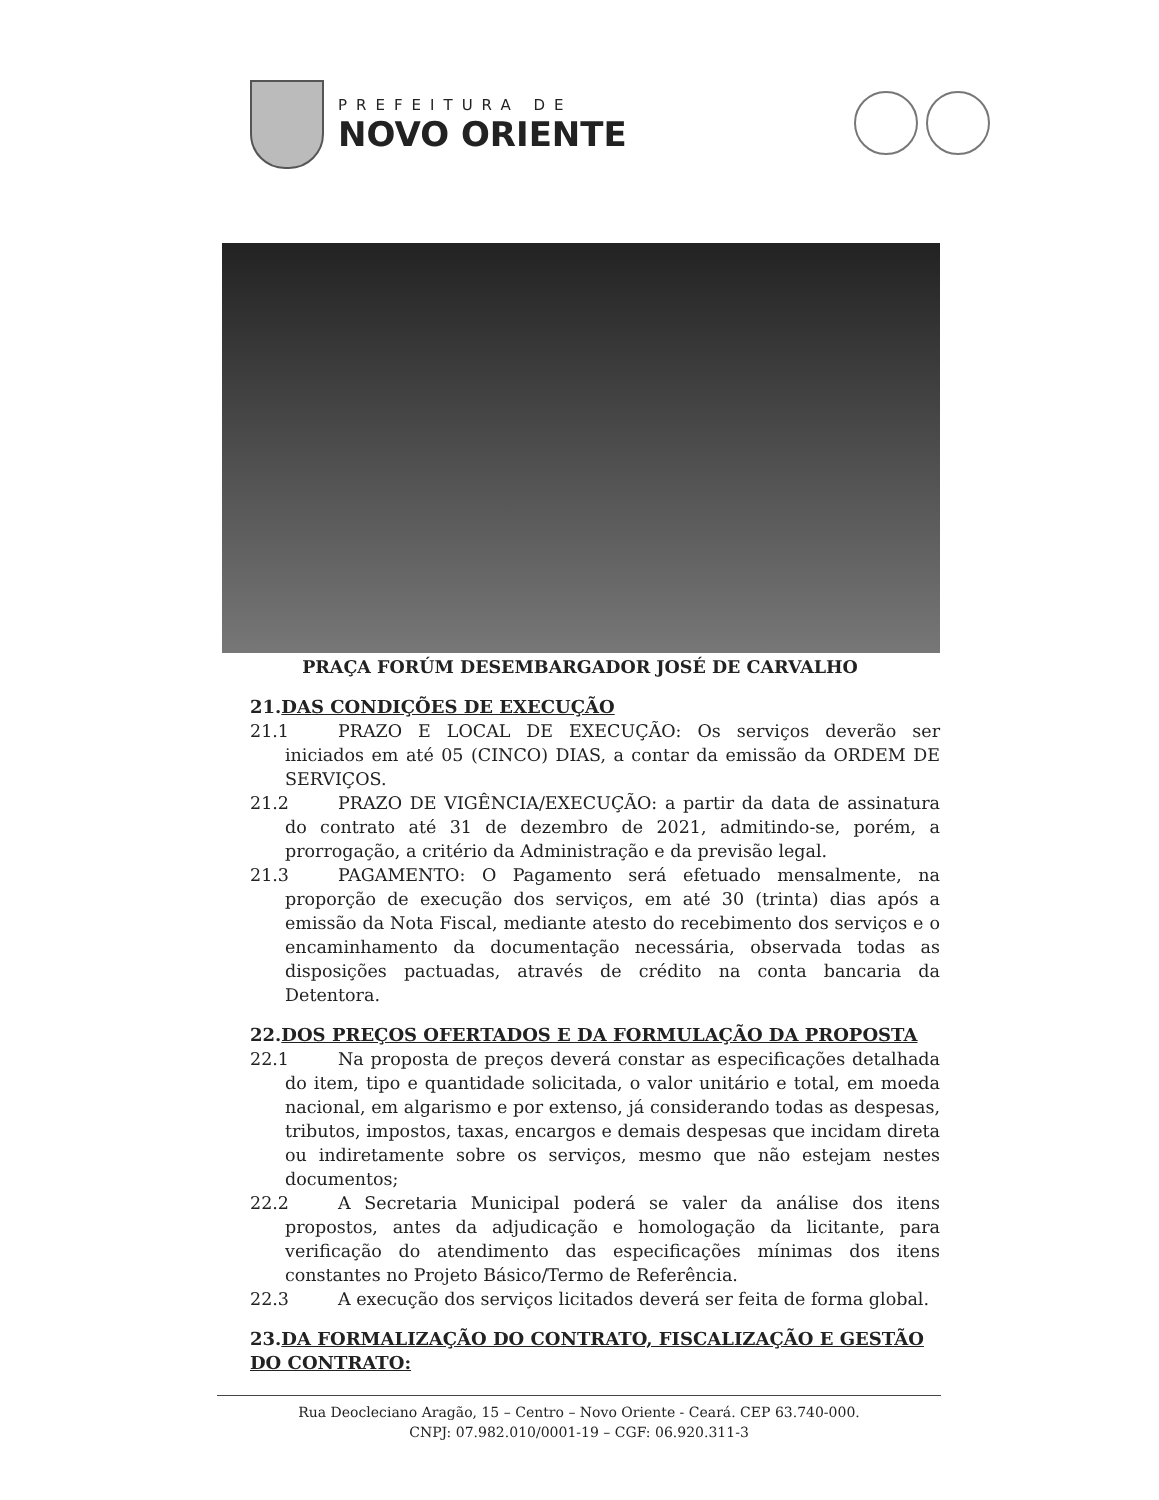PREFEITURA DE
NOVO ORIENTE
PRAÇA FORÚM DESEMBARGADOR JOSÉ DE CARVALHO
21.DAS CONDIÇÕES DE EXECUÇÃO
21.1 PRAZO E LOCAL DE EXECUÇÃO: Os serviços deverão ser iniciados em até 05 (CINCO) DIAS, a contar da emissão da ORDEM DE SERVIÇOS.
21.2 PRAZO DE VIGÊNCIA/EXECUÇÃO: a partir da data de assinatura do contrato até 31 de dezembro de 2021, admitindo-se, porém, a prorrogação, a critério da Administração e da previsão legal.
21.3 PAGAMENTO: O Pagamento será efetuado mensalmente, na proporção de execução dos serviços, em até 30 (trinta) dias após a emissão da Nota Fiscal, mediante atesto do recebimento dos serviços e o encaminhamento da documentação necessária, observada todas as disposições pactuadas, através de crédito na conta bancaria da Detentora.
22.DOS PREÇOS OFERTADOS E DA FORMULAÇÃO DA PROPOSTA
22.1 Na proposta de preços deverá constar as especificações detalhada do item, tipo e quantidade solicitada, o valor unitário e total, em moeda nacional, em algarismo e por extenso, já considerando todas as despesas, tributos, impostos, taxas, encargos e demais despesas que incidam direta ou indiretamente sobre os serviços, mesmo que não estejam nestes documentos;
22.2 A Secretaria Municipal poderá se valer da análise dos itens propostos, antes da adjudicação e homologação da licitante, para verificação do atendimento das especificações mínimas dos itens constantes no Projeto Básico/Termo de Referência.
22.3 A execução dos serviços licitados deverá ser feita de forma global.
23.DA FORMALIZAÇÃO DO CONTRATO, FISCALIZAÇÃO E GESTÃO DO CONTRATO:
Rua Deocleciano Aragão, 15 – Centro – Novo Oriente - Ceará. CEP 63.740-000.
CNPJ: 07.982.010/0001-19 – CGF: 06.920.311-3